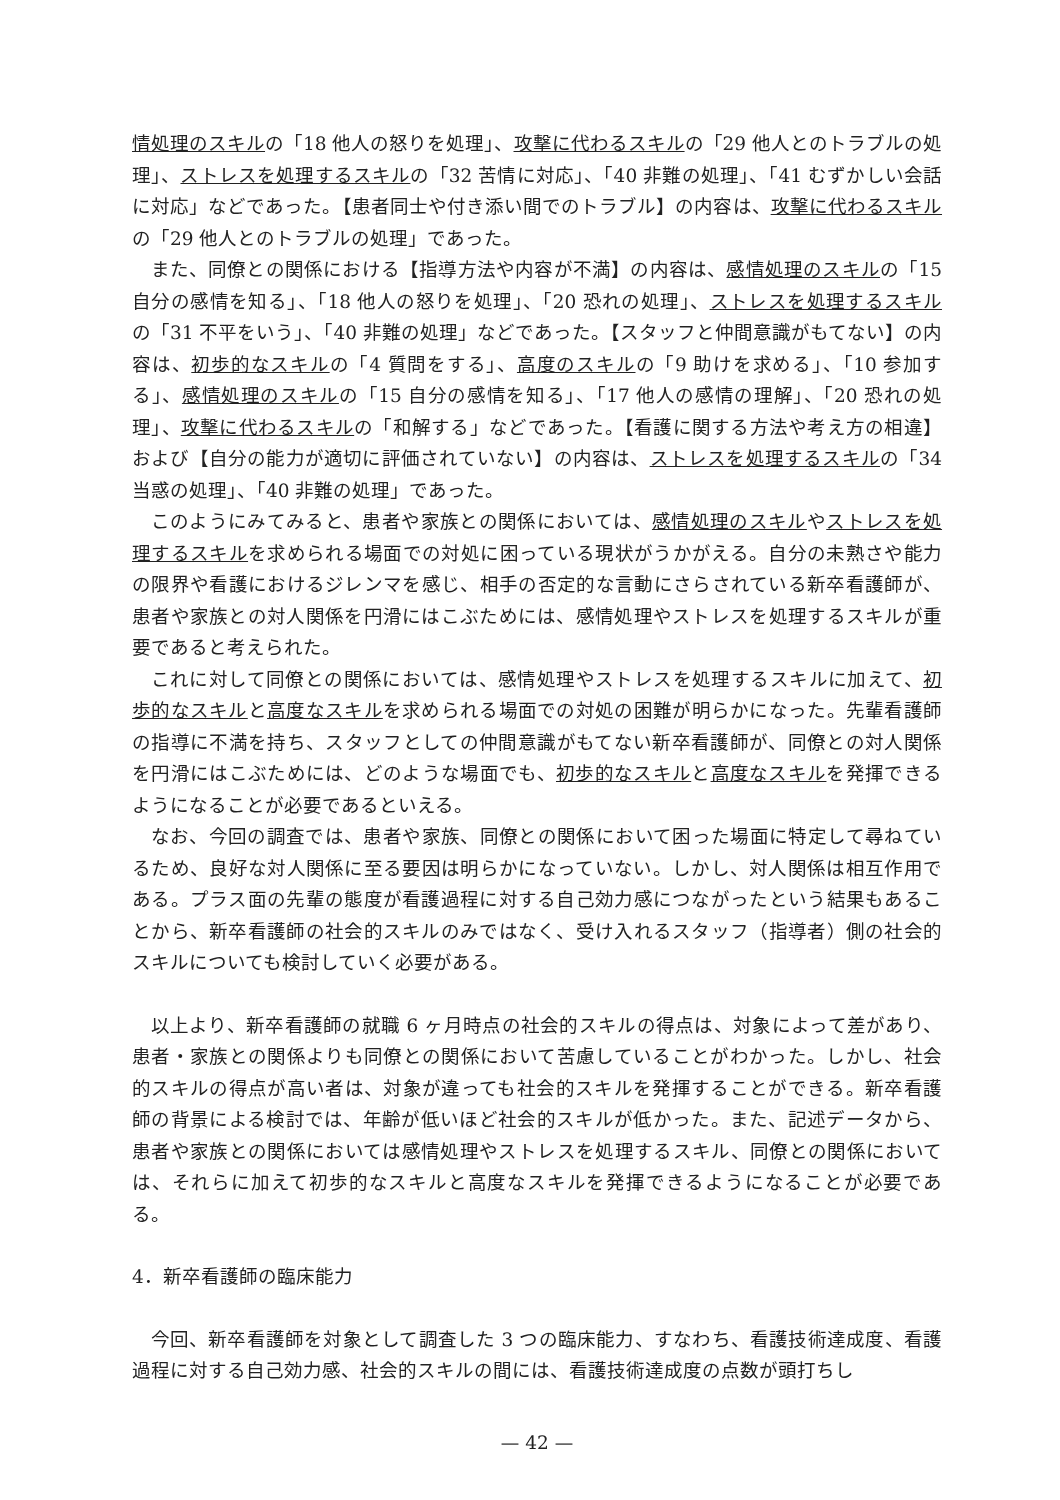情処理のスキルの「18 他人の怒りを処理」、攻撃に代わるスキルの「29 他人とのトラブルの処理」、ストレスを処理するスキルの「32 苦情に対応」、「40 非難の処理」、「41 むずかしい会話に対応」などであった。【患者同士や付き添い間でのトラブル】の内容は、攻撃に代わるスキルの「29 他人とのトラブルの処理」であった。
また、同僚との関係における【指導方法や内容が不満】の内容は、感情処理のスキルの「15 自分の感情を知る」、「18 他人の怒りを処理」、「20 恐れの処理」、ストレスを処理するスキルの「31 不平をいう」、「40 非難の処理」などであった。【スタッフと仲間意識がもてない】の内容は、初歩的なスキルの「4 質問をする」、高度のスキルの「9 助けを求める」、「10 参加する」、感情処理のスキルの「15 自分の感情を知る」、「17 他人の感情の理解」、「20 恐れの処理」、攻撃に代わるスキルの「和解する」などであった。【看護に関する方法や考え方の相違】および【自分の能力が適切に評価されていない】の内容は、ストレスを処理するスキルの「34 当惑の処理」、「40 非難の処理」であった。
このようにみてみると、患者や家族との関係においては、感情処理のスキルやストレスを処理するスキルを求められる場面での対処に困っている現状がうかがえる。自分の未熟さや能力の限界や看護におけるジレンマを感じ、相手の否定的な言動にさらされている新卒看護師が、患者や家族との対人関係を円滑にはこぶためには、感情処理やストレスを処理するスキルが重要であると考えられた。
これに対して同僚との関係においては、感情処理やストレスを処理するスキルに加えて、初歩的なスキルと高度なスキルを求められる場面での対処の困難が明らかになった。先輩看護師の指導に不満を持ち、スタッフとしての仲間意識がもてない新卒看護師が、同僚との対人関係を円滑にはこぶためには、どのような場面でも、初歩的なスキルと高度なスキルを発揮できるようになることが必要であるといえる。
なお、今回の調査では、患者や家族、同僚との関係において困った場面に特定して尋ねているため、良好な対人関係に至る要因は明らかになっていない。しかし、対人関係は相互作用である。プラス面の先輩の態度が看護過程に対する自己効力感につながったという結果もあることから、新卒看護師の社会的スキルのみではなく、受け入れるスタッフ（指導者）側の社会的スキルについても検討していく必要がある。
以上より、新卒看護師の就職 6 ヶ月時点の社会的スキルの得点は、対象によって差があり、患者・家族との関係よりも同僚との関係において苦慮していることがわかった。しかし、社会的スキルの得点が高い者は、対象が違っても社会的スキルを発揮することができる。新卒看護師の背景による検討では、年齢が低いほど社会的スキルが低かった。また、記述データから、患者や家族との関係においては感情処理やストレスを処理するスキル、同僚との関係においては、それらに加えて初歩的なスキルと高度なスキルを発揮できるようになることが必要である。
4．新卒看護師の臨床能力
今回、新卒看護師を対象として調査した 3 つの臨床能力、すなわち、看護技術達成度、看護過程に対する自己効力感、社会的スキルの間には、看護技術達成度の点数が頭打ちし
— 42 —